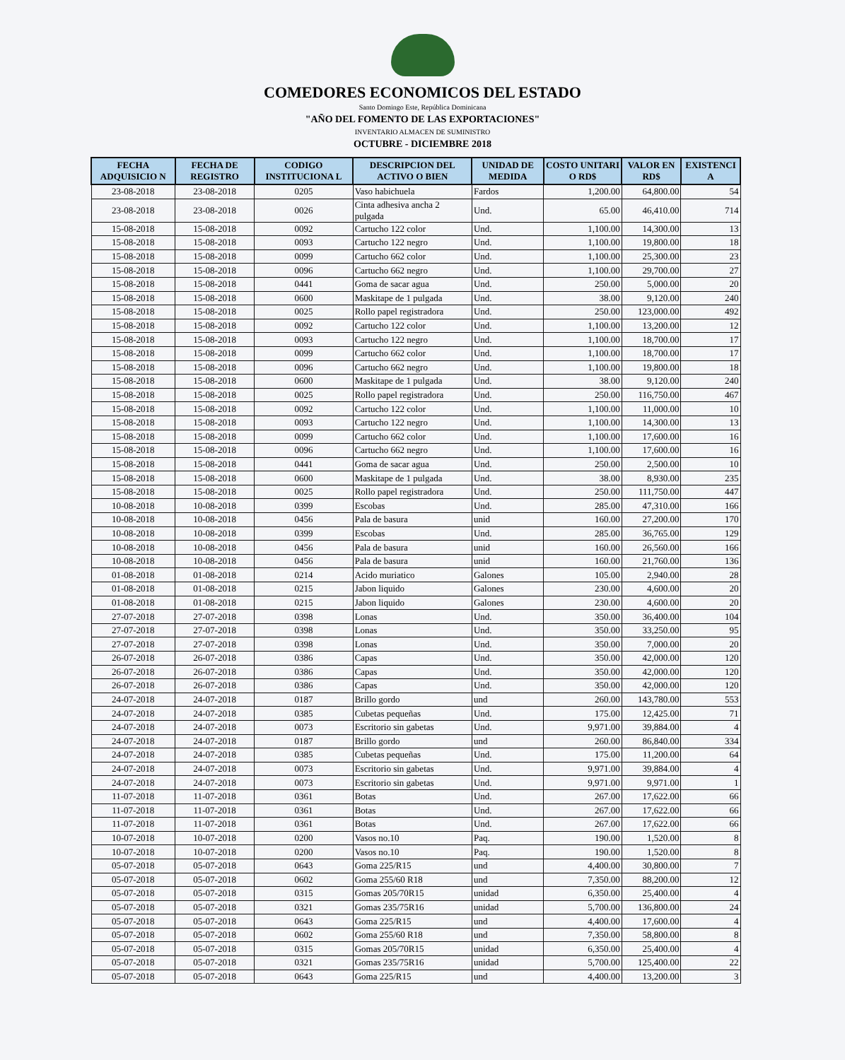COMEDORES ECONOMICOS DEL ESTADO
Santo Domingo Este, República Dominicana
"AÑO DEL FOMENTO DE LAS EXPORTACIONES"
INVENTARIO ALMACEN DE SUMINISTRO
OCTUBRE - DICIEMBRE 2018
| FECHA ADQUISICIO N | FECHA DE REGISTRO | CODIGO INSTITUCIONA L | DESCRIPCION DEL ACTIVO O BIEN | UNIDAD DE MEDIDA | COSTO UNITARI O RD$ | VALOR EN RD$ | EXISTENCI A |
| --- | --- | --- | --- | --- | --- | --- | --- |
| 23-08-2018 | 23-08-2018 | 0205 | Vaso habichuela | Fardos | 1,200.00 | 64,800.00 | 54 |
| 23-08-2018 | 23-08-2018 | 0026 | Cinta adhesiva ancha 2 pulgada | Und. | 65.00 | 46,410.00 | 714 |
| 15-08-2018 | 15-08-2018 | 0092 | Cartucho 122 color | Und. | 1,100.00 | 14,300.00 | 13 |
| 15-08-2018 | 15-08-2018 | 0093 | Cartucho 122 negro | Und. | 1,100.00 | 19,800.00 | 18 |
| 15-08-2018 | 15-08-2018 | 0099 | Cartucho 662 color | Und. | 1,100.00 | 25,300.00 | 23 |
| 15-08-2018 | 15-08-2018 | 0096 | Cartucho 662 negro | Und. | 1,100.00 | 29,700.00 | 27 |
| 15-08-2018 | 15-08-2018 | 0441 | Goma de sacar agua | Und. | 250.00 | 5,000.00 | 20 |
| 15-08-2018 | 15-08-2018 | 0600 | Maskitape de 1 pulgada | Und. | 38.00 | 9,120.00 | 240 |
| 15-08-2018 | 15-08-2018 | 0025 | Rollo papel registradora | Und. | 250.00 | 123,000.00 | 492 |
| 15-08-2018 | 15-08-2018 | 0092 | Cartucho 122 color | Und. | 1,100.00 | 13,200.00 | 12 |
| 15-08-2018 | 15-08-2018 | 0093 | Cartucho 122 negro | Und. | 1,100.00 | 18,700.00 | 17 |
| 15-08-2018 | 15-08-2018 | 0099 | Cartucho 662 color | Und. | 1,100.00 | 18,700.00 | 17 |
| 15-08-2018 | 15-08-2018 | 0096 | Cartucho 662 negro | Und. | 1,100.00 | 19,800.00 | 18 |
| 15-08-2018 | 15-08-2018 | 0600 | Maskitape de 1 pulgada | Und. | 38.00 | 9,120.00 | 240 |
| 15-08-2018 | 15-08-2018 | 0025 | Rollo papel registradora | Und. | 250.00 | 116,750.00 | 467 |
| 15-08-2018 | 15-08-2018 | 0092 | Cartucho 122 color | Und. | 1,100.00 | 11,000.00 | 10 |
| 15-08-2018 | 15-08-2018 | 0093 | Cartucho 122 negro | Und. | 1,100.00 | 14,300.00 | 13 |
| 15-08-2018 | 15-08-2018 | 0099 | Cartucho 662 color | Und. | 1,100.00 | 17,600.00 | 16 |
| 15-08-2018 | 15-08-2018 | 0096 | Cartucho 662 negro | Und. | 1,100.00 | 17,600.00 | 16 |
| 15-08-2018 | 15-08-2018 | 0441 | Goma de sacar agua | Und. | 250.00 | 2,500.00 | 10 |
| 15-08-2018 | 15-08-2018 | 0600 | Maskitape de 1 pulgada | Und. | 38.00 | 8,930.00 | 235 |
| 15-08-2018 | 15-08-2018 | 0025 | Rollo papel registradora | Und. | 250.00 | 111,750.00 | 447 |
| 10-08-2018 | 10-08-2018 | 0399 | Escobas | Und. | 285.00 | 47,310.00 | 166 |
| 10-08-2018 | 10-08-2018 | 0456 | Pala de basura | unid | 160.00 | 27,200.00 | 170 |
| 10-08-2018 | 10-08-2018 | 0399 | Escobas | Und. | 285.00 | 36,765.00 | 129 |
| 10-08-2018 | 10-08-2018 | 0456 | Pala de basura | unid | 160.00 | 26,560.00 | 166 |
| 10-08-2018 | 10-08-2018 | 0456 | Pala de basura | unid | 160.00 | 21,760.00 | 136 |
| 01-08-2018 | 01-08-2018 | 0214 | Acido muriatico | Galones | 105.00 | 2,940.00 | 28 |
| 01-08-2018 | 01-08-2018 | 0215 | Jabon liquido | Galones | 230.00 | 4,600.00 | 20 |
| 01-08-2018 | 01-08-2018 | 0215 | Jabon liquido | Galones | 230.00 | 4,600.00 | 20 |
| 27-07-2018 | 27-07-2018 | 0398 | Lonas | Und. | 350.00 | 36,400.00 | 104 |
| 27-07-2018 | 27-07-2018 | 0398 | Lonas | Und. | 350.00 | 33,250.00 | 95 |
| 27-07-2018 | 27-07-2018 | 0398 | Lonas | Und. | 350.00 | 7,000.00 | 20 |
| 26-07-2018 | 26-07-2018 | 0386 | Capas | Und. | 350.00 | 42,000.00 | 120 |
| 26-07-2018 | 26-07-2018 | 0386 | Capas | Und. | 350.00 | 42,000.00 | 120 |
| 26-07-2018 | 26-07-2018 | 0386 | Capas | Und. | 350.00 | 42,000.00 | 120 |
| 24-07-2018 | 24-07-2018 | 0187 | Brillo gordo | und | 260.00 | 143,780.00 | 553 |
| 24-07-2018 | 24-07-2018 | 0385 | Cubetas pequeñas | Und. | 175.00 | 12,425.00 | 71 |
| 24-07-2018 | 24-07-2018 | 0073 | Escritorio sin gabetas | Und. | 9,971.00 | 39,884.00 | 4 |
| 24-07-2018 | 24-07-2018 | 0187 | Brillo gordo | und | 260.00 | 86,840.00 | 334 |
| 24-07-2018 | 24-07-2018 | 0385 | Cubetas pequeñas | Und. | 175.00 | 11,200.00 | 64 |
| 24-07-2018 | 24-07-2018 | 0073 | Escritorio sin gabetas | Und. | 9,971.00 | 39,884.00 | 4 |
| 24-07-2018 | 24-07-2018 | 0073 | Escritorio sin gabetas | Und. | 9,971.00 | 9,971.00 | 1 |
| 11-07-2018 | 11-07-2018 | 0361 | Botas | Und. | 267.00 | 17,622.00 | 66 |
| 11-07-2018 | 11-07-2018 | 0361 | Botas | Und. | 267.00 | 17,622.00 | 66 |
| 11-07-2018 | 11-07-2018 | 0361 | Botas | Und. | 267.00 | 17,622.00 | 66 |
| 10-07-2018 | 10-07-2018 | 0200 | Vasos no.10 | Paq. | 190.00 | 1,520.00 | 8 |
| 10-07-2018 | 10-07-2018 | 0200 | Vasos no.10 | Paq. | 190.00 | 1,520.00 | 8 |
| 05-07-2018 | 05-07-2018 | 0643 | Goma 225/R15 | und | 4,400.00 | 30,800.00 | 7 |
| 05-07-2018 | 05-07-2018 | 0602 | Goma 255/60 R18 | und | 7,350.00 | 88,200.00 | 12 |
| 05-07-2018 | 05-07-2018 | 0315 | Gomas 205/70R15 | unidad | 6,350.00 | 25,400.00 | 4 |
| 05-07-2018 | 05-07-2018 | 0321 | Gomas 235/75R16 | unidad | 5,700.00 | 136,800.00 | 24 |
| 05-07-2018 | 05-07-2018 | 0643 | Goma 225/R15 | und | 4,400.00 | 17,600.00 | 4 |
| 05-07-2018 | 05-07-2018 | 0602 | Goma 255/60 R18 | und | 7,350.00 | 58,800.00 | 8 |
| 05-07-2018 | 05-07-2018 | 0315 | Gomas 205/70R15 | unidad | 6,350.00 | 25,400.00 | 4 |
| 05-07-2018 | 05-07-2018 | 0321 | Gomas 235/75R16 | unidad | 5,700.00 | 125,400.00 | 22 |
| 05-07-2018 | 05-07-2018 | 0643 | Goma 225/R15 | und | 4,400.00 | 13,200.00 | 3 |